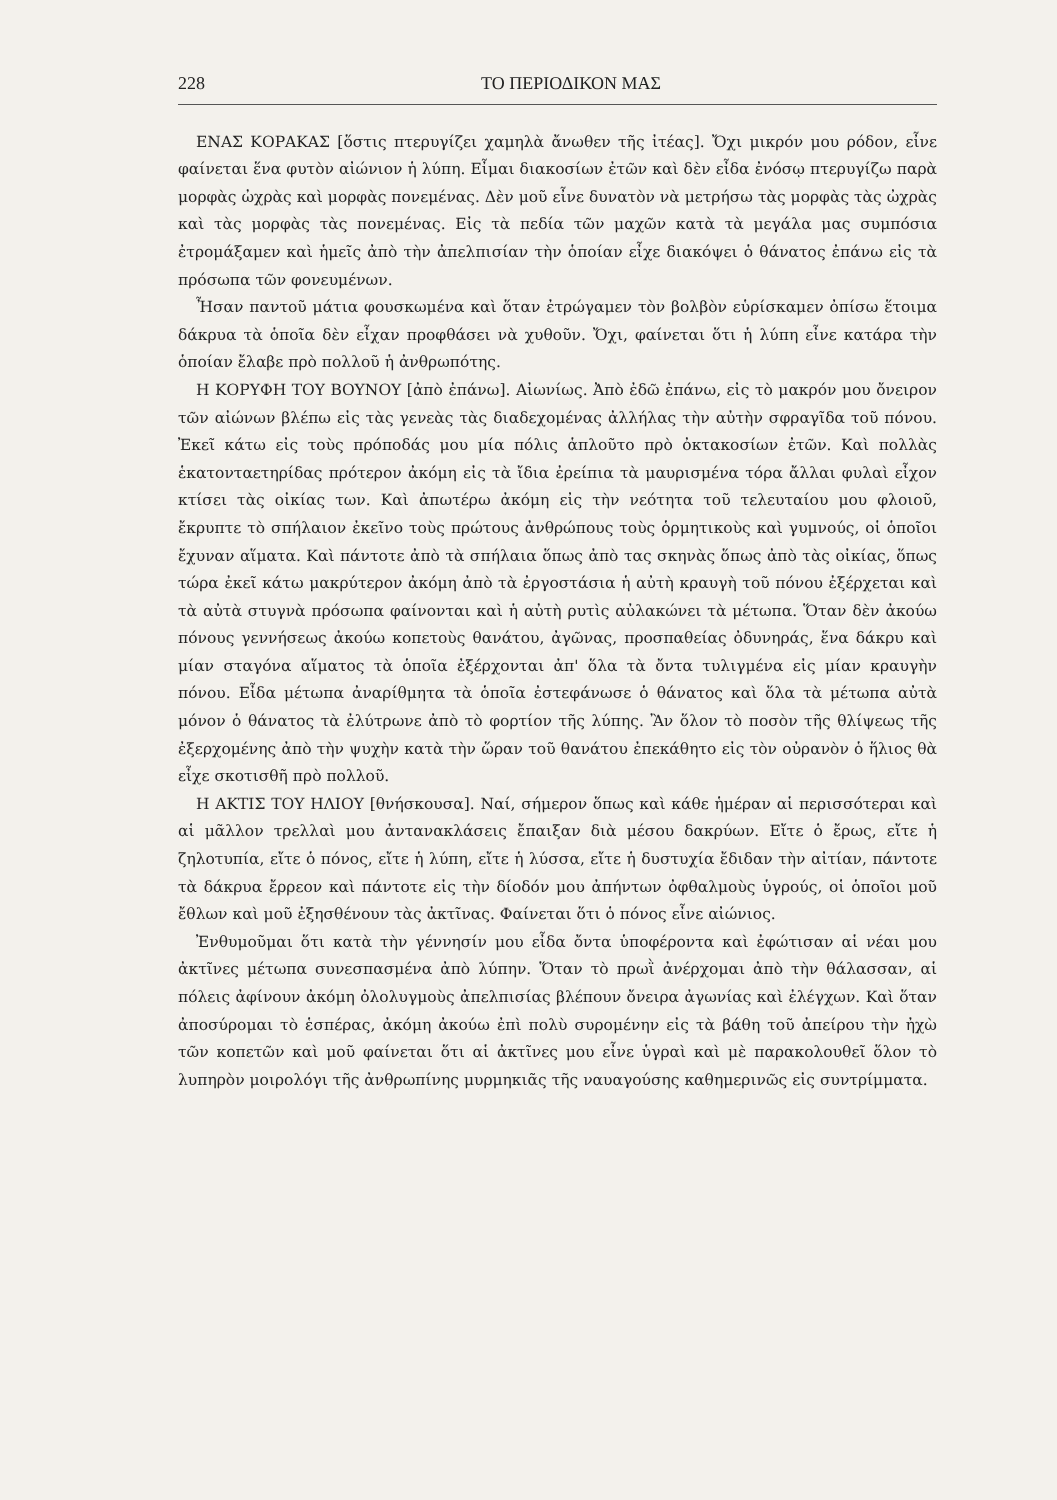228 ΤΟ ΠΕΡΙΟΔΙΚΟΝ ΜΑΣ
ΕΝΑΣ ΚΟΡΑΚΑΣ [ὅστις πτερυγίζει χαμηλὰ ἄνωθεν τῆς ἰτέας]. Ὄχι μικρόν μου ρόδον, εἶνε φαίνεται ἕνα φυτὸν αἰώνιον ἡ λύπη. Εἶμαι διακοσίων ἐτῶν καὶ δὲν εἶδα ἐνόσῳ πτερυγίζω παρὰ μορφὰς ὠχρὰς καὶ μορφὰς πονεμένας. Δὲν μοῦ εἶνε δυνατὸν νὰ μετρήσω τὰς μορφὰς τὰς ὠχρὰς καὶ τὰς μορφὰς τὰς πονεμένας. Εἰς τὰ πεδία τῶν μαχῶν κατὰ τὰ μεγάλα μας συμπόσια ἐτρομάξαμεν καὶ ἡμεῖς ἀπὸ τὴν ἀπελπισίαν τὴν ὁποίαν εἶχε διακόψει ὁ θάνατος ἐπάνω εἰς τὰ πρόσωπα τῶν φονευμένων.
Ἦσαν παντοῦ μάτια φουσκωμένα καὶ ὅταν ἐτρώγαμεν τὸν βολβὸν εὑρίσκαμεν ὀπίσω ἕτοιμα δάκρυα τὰ ὁποῖα δὲν εἶχαν προφθάσει νὰ χυθοῦν. Ὄχι, φαίνεται ὅτι ἡ λύπη εἶνε κατάρα τὴν ὁποίαν ἔλαβε πρὸ πολλοῦ ἡ ἀνθρωπότης.
Η ΚΟΡΥΦΗ ΤΟΥ ΒΟΥΝΟΥ [ἀπὸ ἐπάνω]. Αἰωνίως. Ἀπὸ ἐδῶ ἐπάνω, εἰς τὸ μακρόν μου ὄνειρον τῶν αἰώνων βλέπω εἰς τὰς γενεὰς τὰς διαδεχομένας ἀλλήλας τὴν αὐτὴν σφραγῖδα τοῦ πόνου. Ἐκεῖ κάτω εἰς τοὺς πρόποδάς μου μία πόλις ἁπλοῦτο πρὸ ὀκτακοσίων ἐτῶν. Καὶ πολλὰς ἑκατονταετηρίδας πρότερον ἀκόμη εἰς τὰ ἴδια ἐρείπια τὰ μαυρισμένα τόρα ἄλλαι φυλαὶ εἶχον κτίσει τὰς οἰκίας των. Καὶ ἀπωτέρω ἀκόμη εἰς τὴν νεότητα τοῦ τελευταίου μου φλοιοῦ, ἔκρυπτε τὸ σπήλαιον ἐκεῖνο τοὺς πρώτους ἀνθρώπους τοὺς ὁρμητικοὺς καὶ γυμνούς, οἱ ὁποῖοι ἔχυναν αἵματα. Καὶ πάντοτε ἀπὸ τὰ σπήλαια ὅπως ἀπὸ τας σκηνὰς ὅπως ἀπὸ τὰς οἰκίας, ὅπως τώρα ἐκεῖ κάτω μακρύτερον ἀκόμη ἀπὸ τὰ ἐργοστάσια ἡ αὐτὴ κραυγὴ τοῦ πόνου ἐξέρχεται καὶ τὰ αὐτὰ στυγνὰ πρόσωπα φαίνονται καὶ ἡ αὐτὴ ρυτὶς αὐλακώνει τὰ μέτωπα. Ὅταν δὲν ἀκούω πόνους γεννήσεως ἀκούω κοπετοὺς θανάτου, ἀγῶνας, προσπαθείας ὀδυνηράς, ἕνα δάκρυ καὶ μίαν σταγόνα αἵματος τὰ ὁποῖα ἐξέρχονται ἀπ' ὅλα τὰ ὄντα τυλιγμένα εἰς μίαν κραυγὴν πόνου. Εἶδα μέτωπα ἀναρίθμητα τὰ ὁποῖα ἐστεφάνωσε ὁ θάνατος καὶ ὅλα τὰ μέτωπα αὐτὰ μόνον ὁ θάνατος τὰ ἐλύτρωνε ἀπὸ τὸ φορτίον τῆς λύπης. Ἂν ὅλον τὸ ποσὸν τῆς θλίψεως τῆς ἐξερχομένης ἀπὸ τὴν ψυχὴν κατὰ τὴν ὥραν τοῦ θανάτου ἐπεκάθητο εἰς τὸν οὐρανὸν ὁ ἥλιος θὰ εἶχε σκοτισθῆ πρὸ πολλοῦ.
Η ΑΚΤΙΣ ΤΟΥ ΗΛΙΟΥ [θνήσκουσα]. Ναί, σήμερον ὅπως καὶ κάθε ἡμέραν αἱ περισσότεραι καὶ αἱ μᾶλλον τρελλαὶ μου ἀντανακλάσεις ἔπαιξαν διὰ μέσου δακρύων. Εἴτε ὁ ἔρως, εἴτε ἡ ζηλοτυπία, εἴτε ὁ πόνος, εἴτε ἡ λύπη, εἴτε ἡ λύσσα, εἴτε ἡ δυστυχία ἔδιδαν τὴν αἰτίαν, πάντοτε τὰ δάκρυα ἔρρεον καὶ πάντοτε εἰς τὴν δίοδόν μου ἀπήντων ὀφθαλμοὺς ὑγρούς, οἱ ὁποῖοι μοῦ ἔθλων καὶ μοῦ ἐξησθένουν τὰς ἀκτῖνας. Φαίνεται ὅτι ὁ πόνος εἶνε αἰώνιος.
Ἐνθυμοῦμαι ὅτι κατὰ τὴν γέννησίν μου εἶδα ὄντα ὑποφέροντα καὶ ἐφώτισαν αἱ νέαι μου ἀκτῖνες μέτωπα συνεσπασμένα ἀπὸ λύπην. Ὅταν τὸ πρωῒ ἀνέρχομαι ἀπὸ τὴν θάλασσαν, αἱ πόλεις ἀφίνουν ἀκόμη ὀλολυγμοὺς ἀπελπισίας βλέπουν ὄνειρα ἀγωνίας καὶ ἐλέγχων. Καὶ ὅταν ἀποσύρομαι τὸ ἑσπέρας, ἀκόμη ἀκούω ἐπὶ πολὺ συρομένην εἰς τὰ βάθη τοῦ ἀπείρου τὴν ἠχὼ τῶν κοπετῶν καὶ μοῦ φαίνεται ὅτι αἱ ἀκτῖνες μου εἶνε ὑγραὶ καὶ μὲ παρακολουθεῖ ὅλον τὸ λυπηρὸν μοιρολόγι τῆς ἀνθρωπίνης μυρμηκιᾶς τῆς ναυαγούσης καθημερινῶς εἰς συντρίμματα.